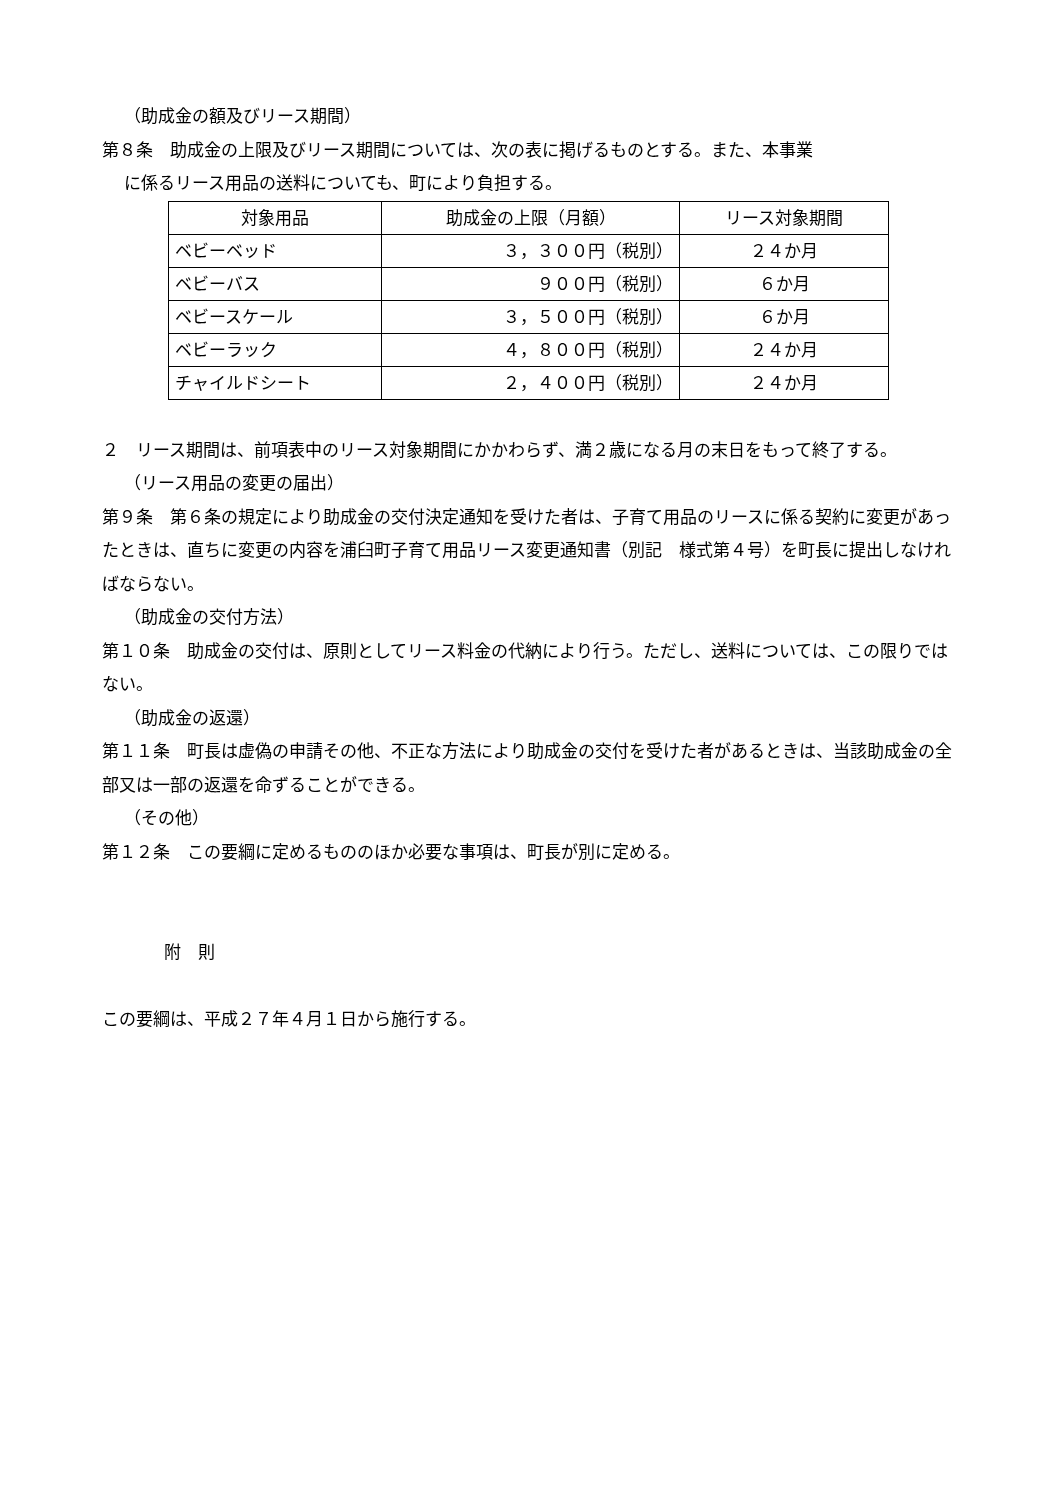（助成金の額及びリース期間）
第８条　助成金の上限及びリース期間については、次の表に掲げるものとする。また、本事業
に係るリース用品の送料についても、町により負担する。
| 対象用品 | 助成金の上限（月額） | リース対象期間 |
| ベビーベッド | ３，３００円（税別） | ２４か月 |
| ベビーバス | ９００円（税別） | ６か月 |
| ベビースケール | ３，５００円（税別） | ６か月 |
| ベビーラック | ４，８００円（税別） | ２４か月 |
| チャイルドシート | ２，４００円（税別） | ２４か月 |
２　リース期間は、前項表中のリース対象期間にかかわらず、満２歳になる月の末日をもって終了する。
（リース用品の変更の届出）
第９条　第６条の規定により助成金の交付決定通知を受けた者は、子育て用品のリースに係る契約に変更があったときは、直ちに変更の内容を浦臼町子育て用品リース変更通知書（別記　様式第４号）を町長に提出しなければならない。
（助成金の交付方法）
第１０条　助成金の交付は、原則としてリース料金の代納により行う。ただし、送料については、この限りではない。
（助成金の返還）
第１１条　町長は虚偽の申請その他、不正な方法により助成金の交付を受けた者があるときは、当該助成金の全部又は一部の返還を命ずることができる。
（その他）
第１２条　この要綱に定めるもののほか必要な事項は、町長が別に定める。
附　則
この要綱は、平成２７年４月１日から施行する。